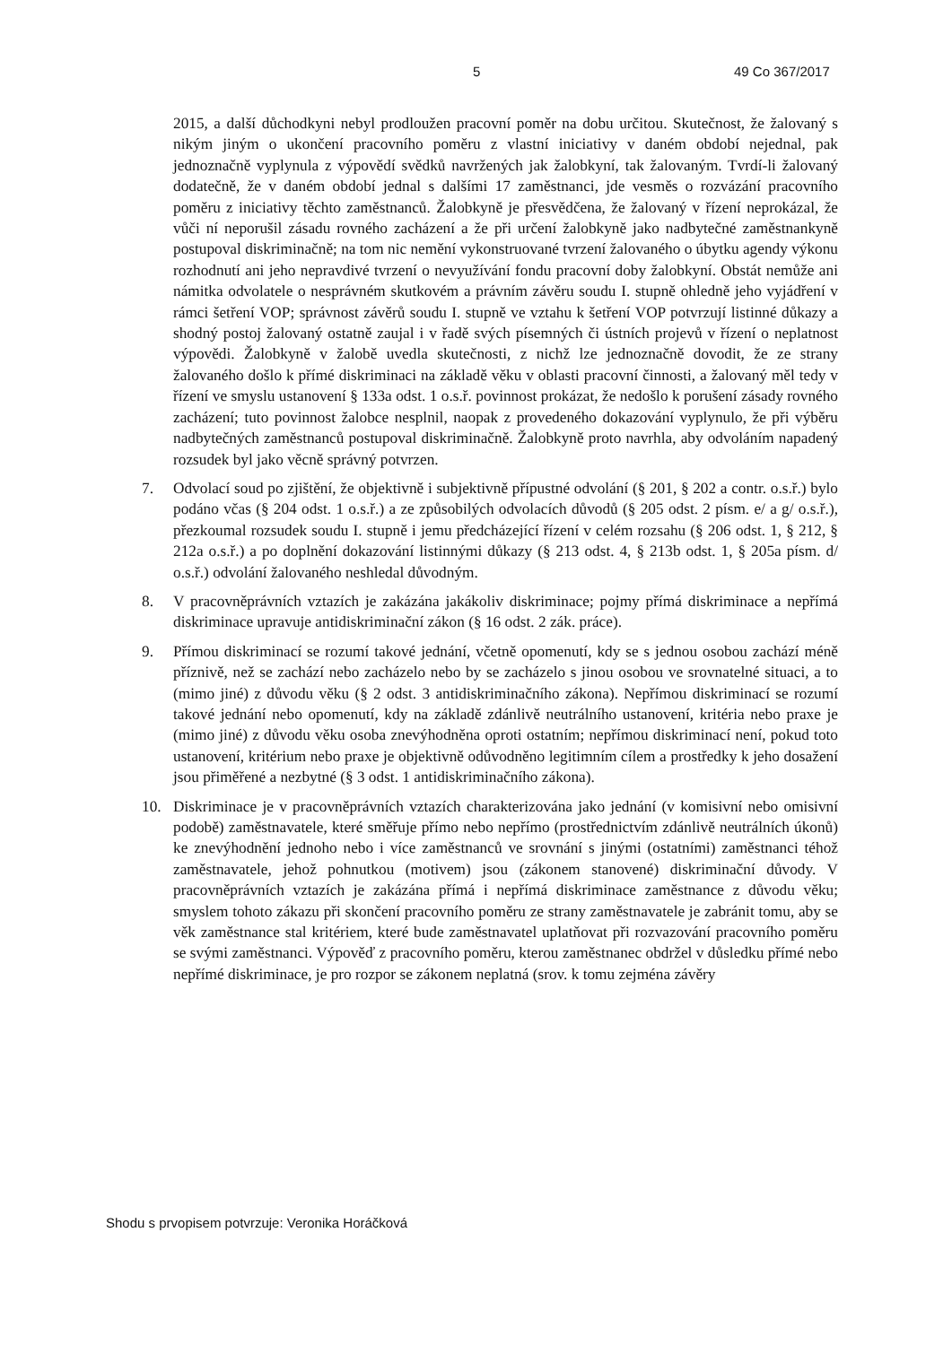5 49 Co 367/2017
2015, a další důchodkyni nebyl prodloužen pracovní poměr na dobu určitou. Skutečnost, že žalovaný s nikým jiným o ukončení pracovního poměru z vlastní iniciativy v daném období nejednal, pak jednoznačně vyplynula z výpovědí svědků navržených jak žalobkyní, tak žalovaným. Tvrdí-li žalovaný dodatečně, že v daném období jednal s dalšími 17 zaměstnanci, jde vesměs o rozvázání pracovního poměru z iniciativy těchto zaměstnanců. Žalobkyně je přesvědčena, že žalovaný v řízení neprokázal, že vůči ní neporušil zásadu rovného zacházení a že při určení žalobkyně jako nadbytečné zaměstnankyně postupoval diskriminačně; na tom nic nemění vykonstruované tvrzení žalovaného o úbytku agendy výkonu rozhodnutí ani jeho nepravdivé tvrzení o nevyužívání fondu pracovní doby žalobkyní. Obstát nemůže ani námitka odvolatele o nesprávném skutkovém a právním závěru soudu I. stupně ohledně jeho vyjádření v rámci šetření VOP; správnost závěrů soudu I. stupně ve vztahu k šetření VOP potvrzují listinné důkazy a shodný postoj žalovaný ostatně zaujal i v řadě svých písemných či ústních projevů v řízení o neplatnost výpovědi. Žalobkyně v žalobě uvedla skutečnosti, z nichž lze jednoznačně dovodit, že ze strany žalovaného došlo k přímé diskriminaci na základě věku v oblasti pracovní činnosti, a žalovaný měl tedy v řízení ve smyslu ustanovení § 133a odst. 1 o.s.ř. povinnost prokázat, že nedošlo k porušení zásady rovného zacházení; tuto povinnost žalobce nesplnil, naopak z provedeného dokazování vyplynulo, že při výběru nadbytečných zaměstnanců postupoval diskriminačně. Žalobkyně proto navrhla, aby odvoláním napadený rozsudek byl jako věcně správný potvrzen.
7. Odvolací soud po zjištění, že objektivně i subjektivně přípustné odvolání (§ 201, § 202 a contr. o.s.ř.) bylo podáno včas (§ 204 odst. 1 o.s.ř.) a ze způsobilých odvolacích důvodů (§ 205 odst. 2 písm. e/ a g/ o.s.ř.), přezkoumal rozsudek soudu I. stupně i jemu předcházející řízení v celém rozsahu (§ 206 odst. 1, § 212, § 212a o.s.ř.) a po doplnění dokazování listinnými důkazy (§ 213 odst. 4, § 213b odst. 1, § 205a písm. d/ o.s.ř.) odvolání žalovaného neshledal důvodným.
8. V pracovněprávních vztazích je zakázána jakákoliv diskriminace; pojmy přímá diskriminace a nepřímá diskriminace upravuje antidiskriminační zákon (§ 16 odst. 2 zák. práce).
9. Přímou diskriminací se rozumí takové jednání, včetně opomenutí, kdy se s jednou osobou zachází méně příznivě, než se zachází nebo zacházelo nebo by se zacházelo s jinou osobou ve srovnatelné situaci, a to (mimo jiné) z důvodu věku (§ 2 odst. 3 antidiskriminačního zákona). Nepřímou diskriminací se rozumí takové jednání nebo opomenutí, kdy na základě zdánlivě neutrálního ustanovení, kritéria nebo praxe je (mimo jiné) z důvodu věku osoba znevýhodněna oproti ostatním; nepřímou diskriminací není, pokud toto ustanovení, kritérium nebo praxe je objektivně odůvodněno legitimním cílem a prostředky k jeho dosažení jsou přiměřené a nezbytné (§ 3 odst. 1 antidiskriminačního zákona).
10. Diskriminace je v pracovněprávních vztazích charakterizována jako jednání (v komisivní nebo omisivní podobě) zaměstnavatele, které směřuje přímo nebo nepřímo (prostřednictvím zdánlivě neutrálních úkonů) ke znevýhodnění jednoho nebo i více zaměstnanců ve srovnání s jinými (ostatními) zaměstnanci téhož zaměstnavatele, jehož pohnutkou (motivem) jsou (zákonem stanovené) diskriminační důvody. V pracovněprávních vztazích je zakázána přímá i nepřímá diskriminace zaměstnance z důvodu věku; smyslem tohoto zákazu při skončení pracovního poměru ze strany zaměstnavatele je zabránit tomu, aby se věk zaměstnance stal kritériem, které bude zaměstnavatel uplatňovat při rozvazování pracovního poměru se svými zaměstnanci. Výpověď z pracovního poměru, kterou zaměstnanec obdržel v důsledku přímé nebo nepřímé diskriminace, je pro rozpor se zákonem neplatná (srov. k tomu zejména závěry
Shodu s prvopisem potvrzuje: Veronika Horáčková